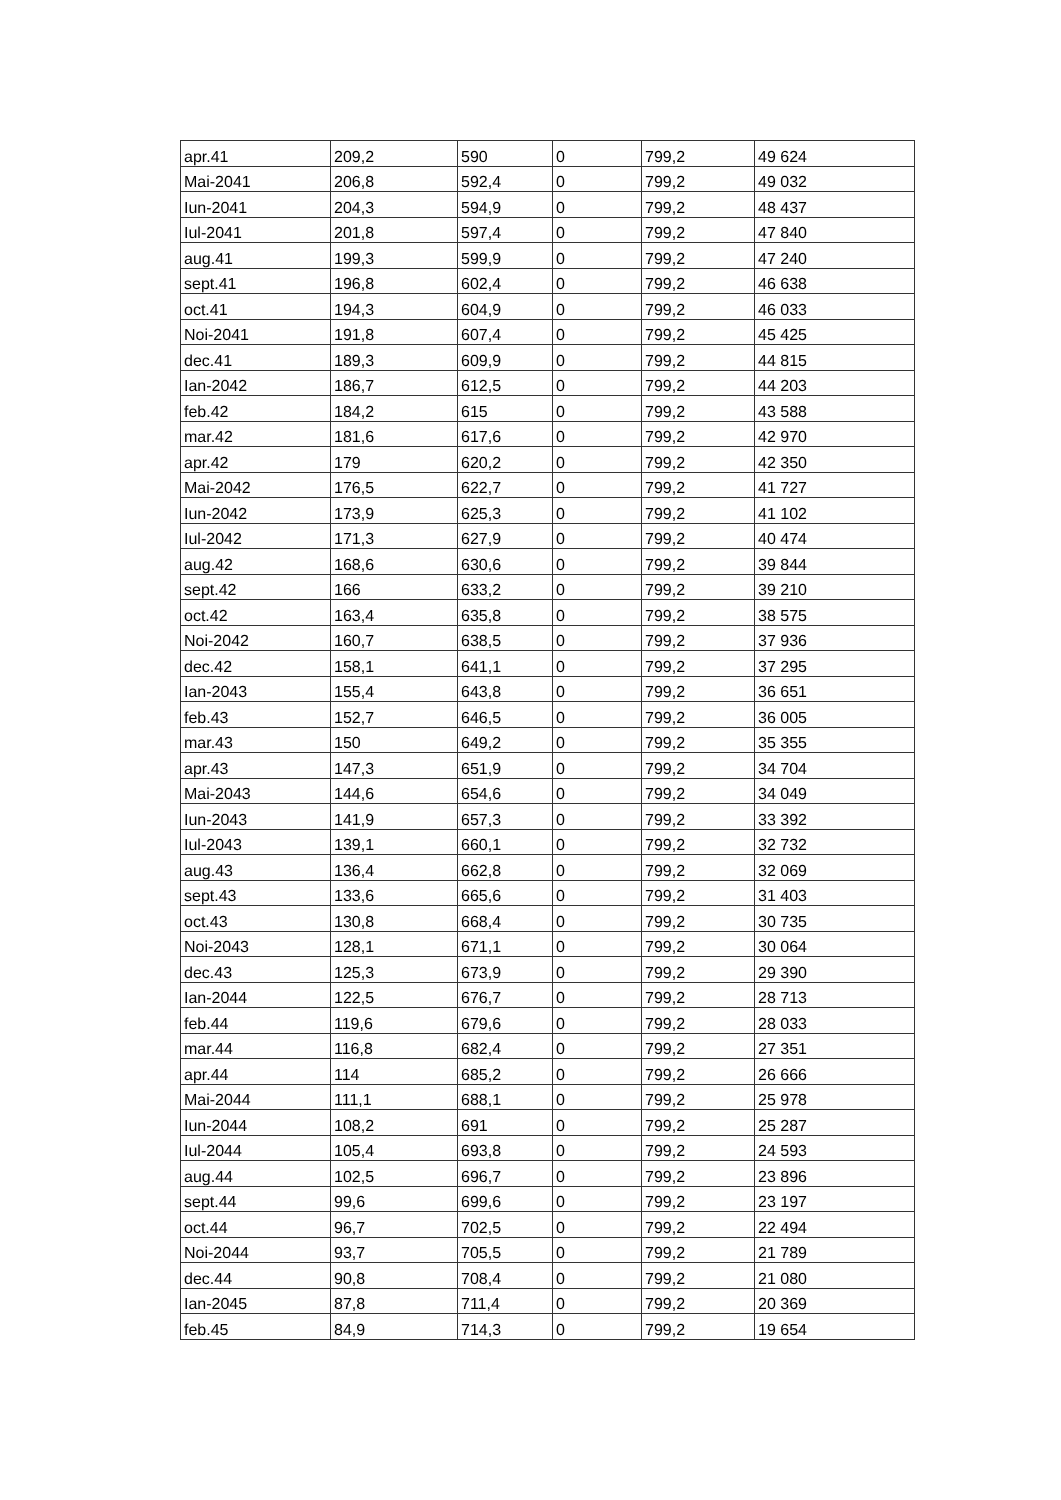| apr.41 | 209,2 | 590 | 0 | 799,2 | 49 624 |
| Mai-2041 | 206,8 | 592,4 | 0 | 799,2 | 49 032 |
| Iun-2041 | 204,3 | 594,9 | 0 | 799,2 | 48 437 |
| Iul-2041 | 201,8 | 597,4 | 0 | 799,2 | 47 840 |
| aug.41 | 199,3 | 599,9 | 0 | 799,2 | 47 240 |
| sept.41 | 196,8 | 602,4 | 0 | 799,2 | 46 638 |
| oct.41 | 194,3 | 604,9 | 0 | 799,2 | 46 033 |
| Noi-2041 | 191,8 | 607,4 | 0 | 799,2 | 45 425 |
| dec.41 | 189,3 | 609,9 | 0 | 799,2 | 44 815 |
| Ian-2042 | 186,7 | 612,5 | 0 | 799,2 | 44 203 |
| feb.42 | 184,2 | 615 | 0 | 799,2 | 43 588 |
| mar.42 | 181,6 | 617,6 | 0 | 799,2 | 42 970 |
| apr.42 | 179 | 620,2 | 0 | 799,2 | 42 350 |
| Mai-2042 | 176,5 | 622,7 | 0 | 799,2 | 41 727 |
| Iun-2042 | 173,9 | 625,3 | 0 | 799,2 | 41 102 |
| Iul-2042 | 171,3 | 627,9 | 0 | 799,2 | 40 474 |
| aug.42 | 168,6 | 630,6 | 0 | 799,2 | 39 844 |
| sept.42 | 166 | 633,2 | 0 | 799,2 | 39 210 |
| oct.42 | 163,4 | 635,8 | 0 | 799,2 | 38 575 |
| Noi-2042 | 160,7 | 638,5 | 0 | 799,2 | 37 936 |
| dec.42 | 158,1 | 641,1 | 0 | 799,2 | 37 295 |
| Ian-2043 | 155,4 | 643,8 | 0 | 799,2 | 36 651 |
| feb.43 | 152,7 | 646,5 | 0 | 799,2 | 36 005 |
| mar.43 | 150 | 649,2 | 0 | 799,2 | 35 355 |
| apr.43 | 147,3 | 651,9 | 0 | 799,2 | 34 704 |
| Mai-2043 | 144,6 | 654,6 | 0 | 799,2 | 34 049 |
| Iun-2043 | 141,9 | 657,3 | 0 | 799,2 | 33 392 |
| Iul-2043 | 139,1 | 660,1 | 0 | 799,2 | 32 732 |
| aug.43 | 136,4 | 662,8 | 0 | 799,2 | 32 069 |
| sept.43 | 133,6 | 665,6 | 0 | 799,2 | 31 403 |
| oct.43 | 130,8 | 668,4 | 0 | 799,2 | 30 735 |
| Noi-2043 | 128,1 | 671,1 | 0 | 799,2 | 30 064 |
| dec.43 | 125,3 | 673,9 | 0 | 799,2 | 29 390 |
| Ian-2044 | 122,5 | 676,7 | 0 | 799,2 | 28 713 |
| feb.44 | 119,6 | 679,6 | 0 | 799,2 | 28 033 |
| mar.44 | 116,8 | 682,4 | 0 | 799,2 | 27 351 |
| apr.44 | 114 | 685,2 | 0 | 799,2 | 26 666 |
| Mai-2044 | 111,1 | 688,1 | 0 | 799,2 | 25 978 |
| Iun-2044 | 108,2 | 691 | 0 | 799,2 | 25 287 |
| Iul-2044 | 105,4 | 693,8 | 0 | 799,2 | 24 593 |
| aug.44 | 102,5 | 696,7 | 0 | 799,2 | 23 896 |
| sept.44 | 99,6 | 699,6 | 0 | 799,2 | 23 197 |
| oct.44 | 96,7 | 702,5 | 0 | 799,2 | 22 494 |
| Noi-2044 | 93,7 | 705,5 | 0 | 799,2 | 21 789 |
| dec.44 | 90,8 | 708,4 | 0 | 799,2 | 21 080 |
| Ian-2045 | 87,8 | 711,4 | 0 | 799,2 | 20 369 |
| feb.45 | 84,9 | 714,3 | 0 | 799,2 | 19 654 |